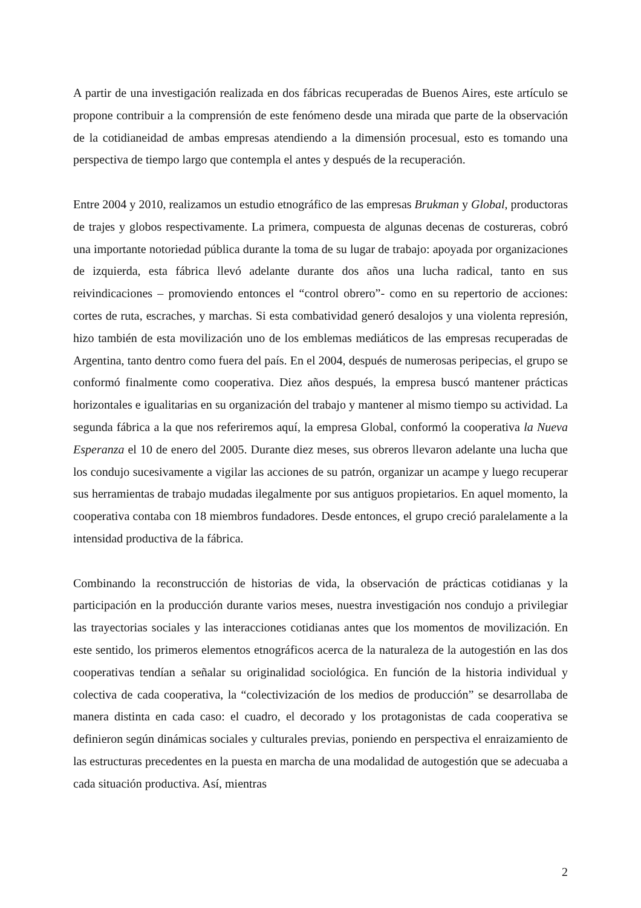A partir de una investigación realizada en dos fábricas recuperadas de Buenos Aires, este artículo se propone contribuir a la comprensión de este fenómeno desde una mirada que parte de la observación de la cotidianeidad de ambas empresas atendiendo a la dimensión procesual, esto es tomando una perspectiva de tiempo largo que contempla el antes y después de la recuperación.
Entre 2004 y 2010, realizamos un estudio etnográfico de las empresas Brukman y Global, productoras de trajes y globos respectivamente. La primera, compuesta de algunas decenas de costureras, cobró una importante notoriedad pública durante la toma de su lugar de trabajo: apoyada por organizaciones de izquierda, esta fábrica llevó adelante durante dos años una lucha radical, tanto en sus reivindicaciones – promoviendo entonces el “control obrero”- como en su repertorio de acciones: cortes de ruta, escraches, y marchas. Si esta combatividad generó desalojos y una violenta represión, hizo también de esta movilización uno de los emblemas mediáticos de las empresas recuperadas de Argentina, tanto dentro como fuera del país. En el 2004, después de numerosas peripecias, el grupo se conformó finalmente como cooperativa. Diez años después, la empresa buscó mantener prácticas horizontales e igualitarias en su organización del trabajo y mantener al mismo tiempo su actividad. La segunda fábrica a la que nos referiremos aquí, la empresa Global, conformó la cooperativa la Nueva Esperanza el 10 de enero del 2005. Durante diez meses, sus obreros llevaron adelante una lucha que los condujo sucesivamente a vigilar las acciones de su patrón, organizar un acampe y luego recuperar sus herramientas de trabajo mudadas ilegalmente por sus antiguos propietarios. En aquel momento, la cooperativa contaba con 18 miembros fundadores. Desde entonces, el grupo creció paralelamente a la intensidad productiva de la fábrica.
Combinando la reconstrucción de historias de vida, la observación de prácticas cotidianas y la participación en la producción durante varios meses, nuestra investigación nos condujo a privilegiar las trayectorias sociales y las interacciones cotidianas antes que los momentos de movilización. En este sentido, los primeros elementos etnográficos acerca de la naturaleza de la autogestión en las dos cooperativas tendían a señalar su originalidad sociológica. En función de la historia individual y colectiva de cada cooperativa, la “colectivización de los medios de producción” se desarrollaba de manera distinta en cada caso: el cuadro, el decorado y los protagonistas de cada cooperativa se definieron según dinámicas sociales y culturales previas, poniendo en perspectiva el enraizamiento de las estructuras precedentes en la puesta en marcha de una modalidad de autogestión que se adecuaba a cada situación productiva. Así, mientras
2